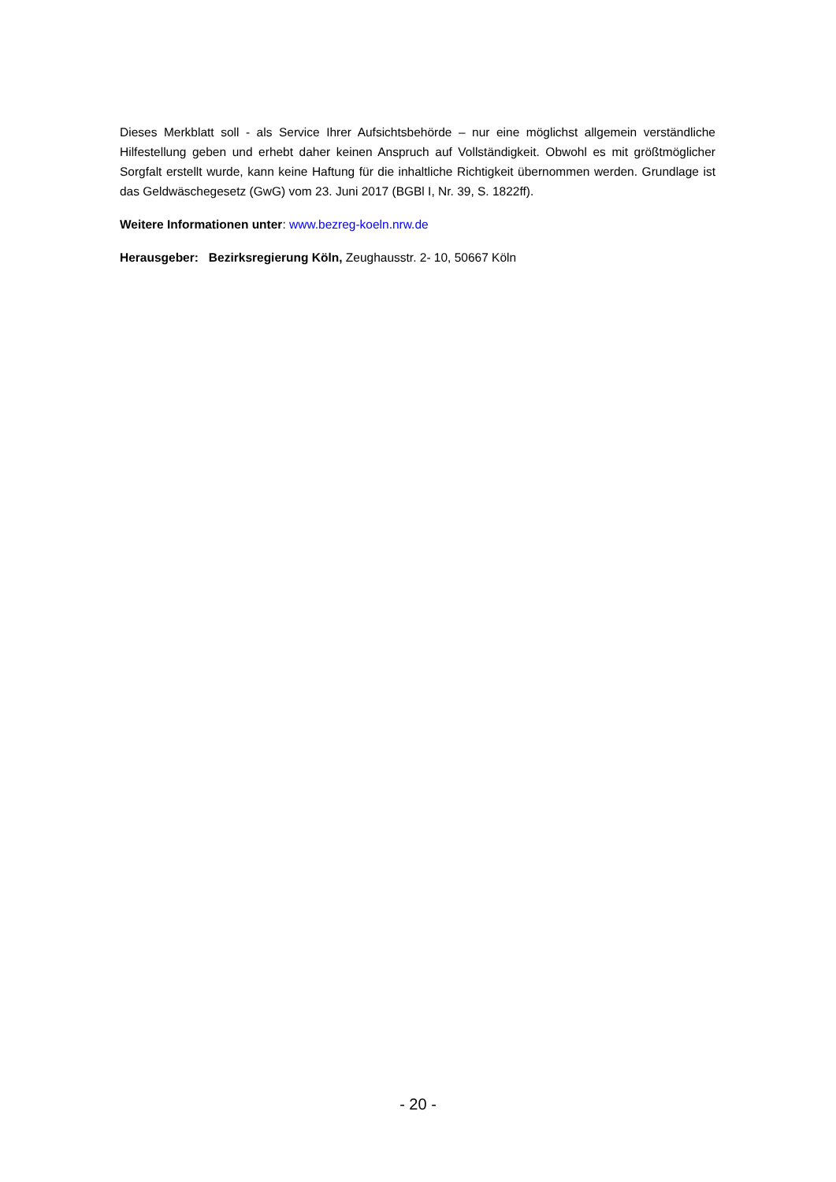Dieses Merkblatt soll - als Service Ihrer Aufsichtsbehörde – nur eine möglichst allgemein verständliche Hilfestellung geben und erhebt daher keinen Anspruch auf Vollständigkeit. Obwohl es mit größtmöglicher Sorgfalt erstellt wurde, kann keine Haftung für die inhaltliche Richtigkeit übernommen werden. Grundlage ist das Geldwäschegesetz (GwG) vom 23. Juni 2017 (BGBl I, Nr. 39, S. 1822ff).
Weitere Informationen unter: www.bezreg-koeln.nrw.de
Herausgeber: Bezirksregierung Köln, Zeughausstr. 2- 10, 50667 Köln
- 20 -